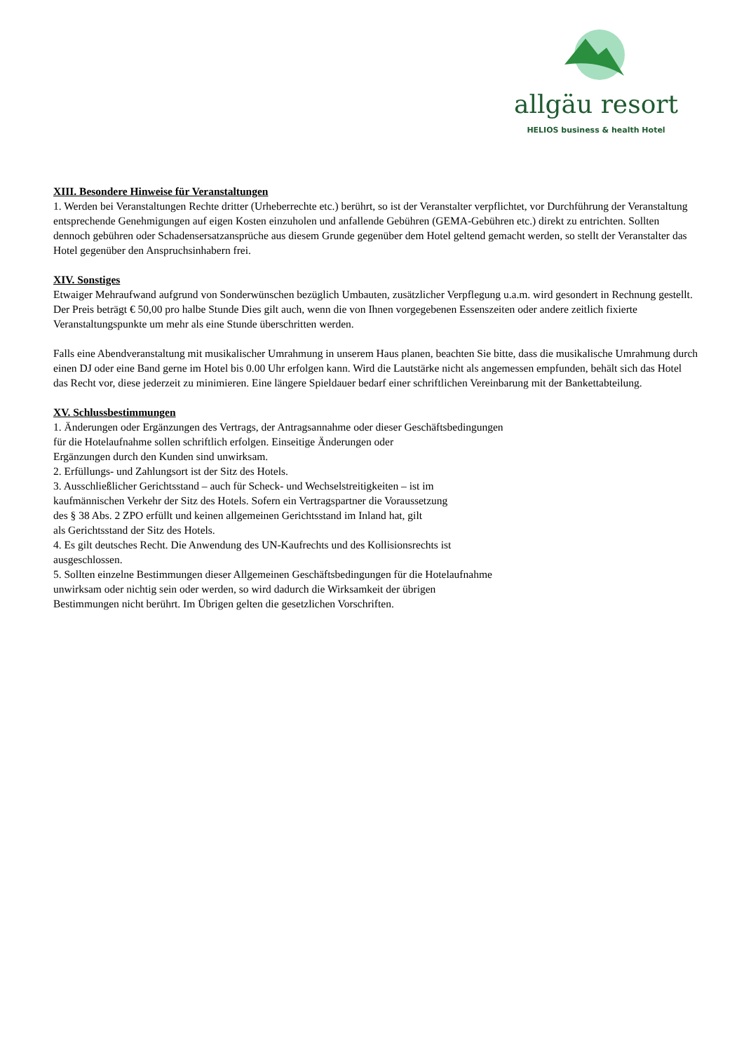allgäu resort
HELIOS business & health Hotel
XIII. Besondere Hinweise für Veranstaltungen
1. Werden bei Veranstaltungen Rechte dritter (Urheberrechte etc.) berührt, so ist der Veranstalter verpflichtet, vor Durchführung der Veranstaltung entsprechende Genehmigungen auf eigen Kosten einzuholen und anfallende Gebühren (GEMA-Gebühren etc.) direkt zu entrichten. Sollten dennoch gebühren oder Schadensersatzansprüche aus diesem Grunde gegenüber dem Hotel geltend gemacht werden, so stellt der Veranstalter das Hotel gegenüber den Anspruchsinhabern frei.
XIV. Sonstiges
Etwaiger Mehraufwand aufgrund von Sonderwünschen bezüglich Umbauten, zusätzlicher Verpflegung u.a.m. wird gesondert in Rechnung gestellt. Der Preis beträgt € 50,00 pro halbe Stunde Dies gilt auch, wenn die von Ihnen vorgegebenen Essenszeiten oder andere zeitlich fixierte Veranstaltungspunkte um mehr als eine Stunde überschritten werden.
Falls eine Abendveranstaltung mit musikalischer Umrahmung in unserem Haus planen, beachten Sie bitte, dass die musikalische Umrahmung durch einen DJ oder eine Band gerne im Hotel bis 0.00 Uhr erfolgen kann. Wird die Lautstärke nicht als angemessen empfunden, behält sich das Hotel das Recht vor, diese jederzeit zu minimieren. Eine längere Spieldauer bedarf einer schriftlichen Vereinbarung mit der Bankettabteilung.
XV. Schlussbestimmungen
1. Änderungen oder Ergänzungen des Vertrags, der Antragsannahme oder dieser Geschäftsbedingungen
für die Hotelaufnahme sollen schriftlich erfolgen. Einseitige Änderungen oder
Ergänzungen durch den Kunden sind unwirksam.
2. Erfüllungs- und Zahlungsort ist der Sitz des Hotels.
3. Ausschließlicher Gerichtsstand – auch für Scheck- und Wechselstreitigkeiten – ist im
kaufmännischen Verkehr der Sitz des Hotels. Sofern ein Vertragspartner die Voraussetzung
des § 38 Abs. 2 ZPO erfüllt und keinen allgemeinen Gerichtsstand im Inland hat, gilt
als Gerichtsstand der Sitz des Hotels.
4. Es gilt deutsches Recht. Die Anwendung des UN-Kaufrechts und des Kollisionsrechts ist
ausgeschlossen.
5. Sollten einzelne Bestimmungen dieser Allgemeinen Geschäftsbedingungen für die Hotelaufnahme
unwirksam oder nichtig sein oder werden, so wird dadurch die Wirksamkeit der übrigen
Bestimmungen nicht berührt. Im Übrigen gelten die gesetzlichen Vorschriften.